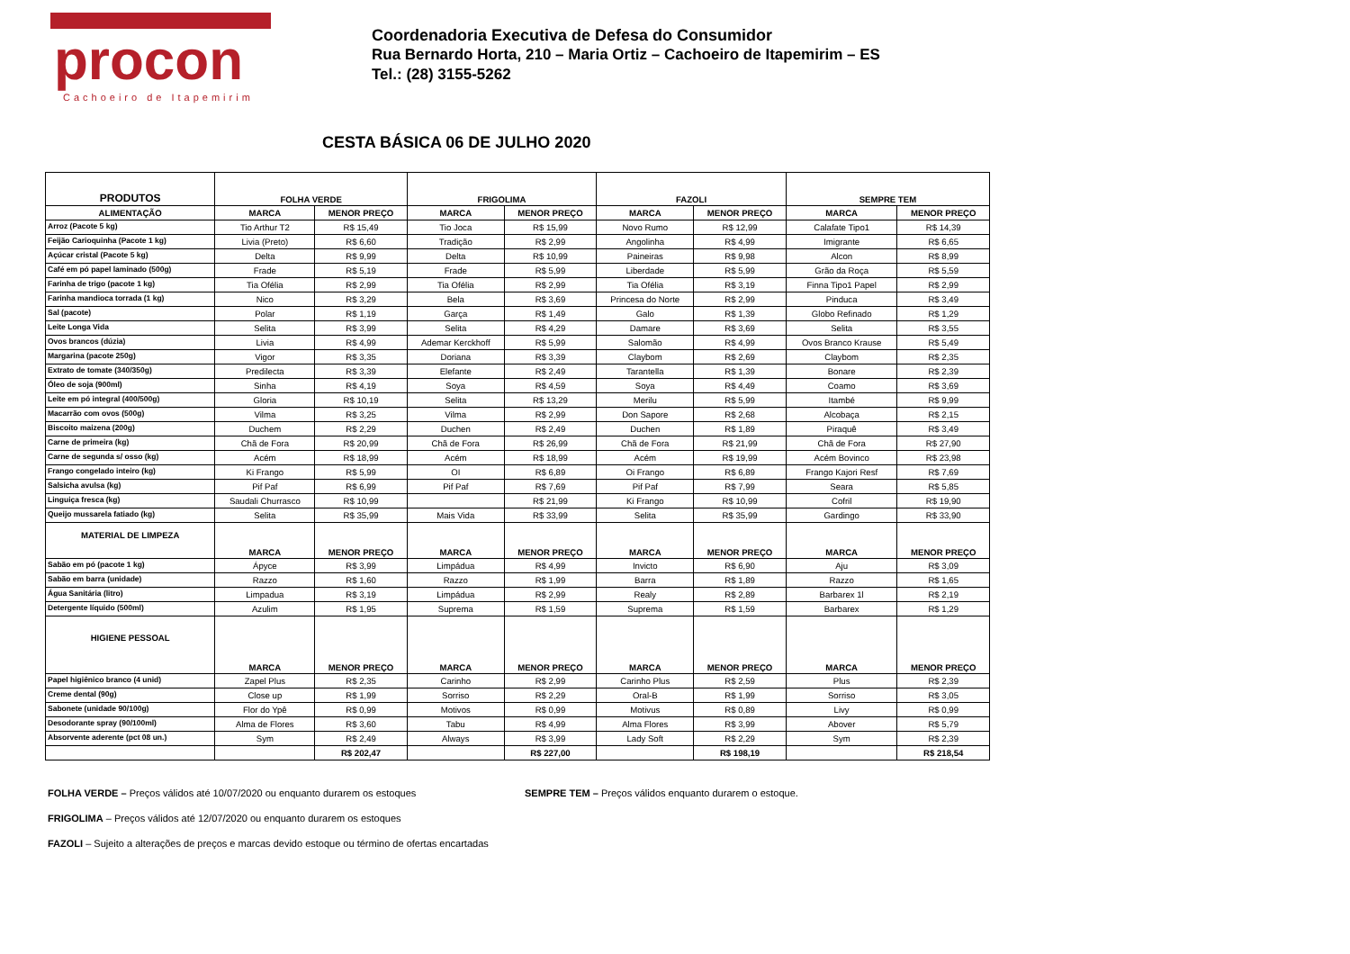procon
Cachoeiro de Itapemirim
Coordenadoria Executiva de Defesa do Consumidor
Rua Bernardo Horta, 210 – Maria Ortiz – Cachoeiro de Itapemirim – ES
Tel.: (28) 3155-5262
CESTA BÁSICA 06 DE JULHO 2020
| PRODUTOS | FOLHA VERDE | | FRIGOLIMA | | FAZOLI | | SEMPRE TEM | |
| --- | --- | --- | --- | --- | --- | --- | --- | --- |
| ALIMENTAÇÃO | MARCA | MENOR PREÇO | MARCA | MENOR PREÇO | MARCA | MENOR PREÇO | MARCA | MENOR PREÇO |
| Arroz (Pacote 5 kg) | Tio Arthur T2 | R$ 15,49 | Tio Joca | R$ 15,99 | Novo Rumo | R$ 12,99 | Calafate Tipo1 | R$ 14,39 |
| Feijão Carioquinha (Pacote 1 kg) | Livia (Preto) | R$ 6,60 | Tradição | R$ 2,99 | Angolinha | R$ 4,99 | Imigrante | R$ 6,65 |
| Açúcar cristal (Pacote 5 kg) | Delta | R$ 9,99 | Delta | R$ 10,99 | Paineiras | R$ 9,98 | Alcon | R$ 8,99 |
| Café em pó papel laminado (500g) | Frade | R$ 5,19 | Frade | R$ 5,99 | Liberdade | R$ 5,99 | Grão da Roça | R$ 5,59 |
| Farinha de trigo (pacote 1 kg) | Tia Ofélia | R$ 2,99 | Tia Ofélia | R$ 2,99 | Tia Ofélia | R$ 3,19 | Finna Tipo1 Papel | R$ 2,99 |
| Farinha mandioca torrada (1 kg) | Nico | R$ 3,29 | Bela | R$ 3,69 | Princesa do Norte | R$ 2,99 | Pinduca | R$ 3,49 |
| Sal (pacote) | Polar | R$ 1,19 | Garça | R$ 1,49 | Galo | R$ 1,39 | Globo Refinado | R$ 1,29 |
| Leite Longa Vida | Selita | R$ 3,99 | Selita | R$ 4,29 | Damare | R$ 3,69 | Selita | R$ 3,55 |
| Ovos brancos (dúzia) | Livia | R$ 4,99 | Ademar Kerckhoff | R$ 5,99 | Salomão | R$ 4,99 | Ovos Branco Krause | R$ 5,49 |
| Margarina (pacote 250g) | Vigor | R$ 3,35 | Doriana | R$ 3,39 | Claybom | R$ 2,69 | Claybom | R$ 2,35 |
| Extrato de tomate (340/350g) | Predilecta | R$ 3,39 | Elefante | R$ 2,49 | Tarantella | R$ 1,39 | Bonare | R$ 2,39 |
| Óleo de soja (900ml) | Sinha | R$ 4,19 | Soya | R$ 4,59 | Soya | R$ 4,49 | Coamo | R$ 3,69 |
| Leite em pó integral (400/500g) | Gloria | R$ 10,19 | Selita | R$ 13,29 | Merilu | R$ 5,99 | Itambé | R$ 9,99 |
| Macarrão com ovos (500g) | Vilma | R$ 3,25 | Vilma | R$ 2,99 | Don Sapore | R$ 2,68 | Alcobaça | R$ 2,15 |
| Biscoito maizena (200g) | Duchem | R$ 2,29 | Duchen | R$ 2,49 | Duchen | R$ 1,89 | Piraquê | R$ 3,49 |
| Carne de primeira (kg) | Chã de Fora | R$ 20,99 | Chã de Fora | R$ 26,99 | Chã de Fora | R$ 21,99 | Chã de Fora | R$ 27,90 |
| Carne de segunda s/ osso (kg) | Acém | R$ 18,99 | Acém | R$ 18,99 | Acém | R$ 19,99 | Acém Bovinco | R$ 23,98 |
| Frango congelado inteiro (kg) | Ki Frango | R$ 5,99 | OI | R$ 6,89 | Oi Frango | R$ 6,89 | Frango Kajori Resf | R$ 7,69 |
| Salsicha avulsa (kg) | Pif Paf | R$ 6,99 | Pif Paf | R$ 7,69 | Pif Paf | R$ 7,99 | Seara | R$ 5,85 |
| Linguiça fresca (kg) | Saudali Churrasco | R$ 10,99 | | R$ 21,99 | Ki Frango | R$ 10,99 | Cofril | R$ 19,90 |
| Queijo mussarela fatiado (kg) | Selita | R$ 35,99 | Mais Vida | R$ 33,99 | Selita | R$ 35,99 | Gardingo | R$ 33,90 |
| MATERIAL DE LIMPEZA | MARCA | MENOR PREÇO | MARCA | MENOR PREÇO | MARCA | MENOR PREÇO | MARCA | MENOR PREÇO |
| Sabão em pó (pacote 1 kg) | Ápyce | R$ 3,99 | Limpádua | R$ 4,99 | Invicto | R$ 6,90 | Aju | R$ 3,09 |
| Sabão em barra (unidade) | Razzo | R$ 1,60 | Razzo | R$ 1,99 | Barra | R$ 1,89 | Razzo | R$ 1,65 |
| Água Sanitária (litro) | Limpadua | R$ 3,19 | Limpádua | R$ 2,99 | Realy | R$ 2,89 | Barbarex 1l | R$ 2,19 |
| Detergente líquido (500ml) | Azulim | R$ 1,95 | Suprema | R$ 1,59 | Suprema | R$ 1,59 | Barbarex | R$ 1,29 |
| HIGIENE PESSOAL | MARCA | MENOR PREÇO | MARCA | MENOR PREÇO | MARCA | MENOR PREÇO | MARCA | MENOR PREÇO |
| Papel higiênico branco (4 unid) | Zapel Plus | R$ 2,35 | Carinho | R$ 2,99 | Carinho Plus | R$ 2,59 | Plus | R$ 2,39 |
| Creme dental (90g) | Close up | R$ 1,99 | Sorriso | R$ 2,29 | Oral-B | R$ 1,99 | Sorriso | R$ 3,05 |
| Sabonete (unidade 90/100g) | Flor do Ypê | R$ 0,99 | Motivos | R$ 0,99 | Motivus | R$ 0,89 | Livy | R$ 0,99 |
| Desodorante spray (90/100ml) | Alma de Flores | R$ 3,60 | Tabu | R$ 4,99 | Alma Flores | R$ 3,99 | Abover | R$ 5,79 |
| Absorvente aderente (pct 08 un.) | Sym | R$ 2,49 | Always | R$ 3,99 | Lady Soft | R$ 2,29 | Sym | R$ 2,39 |
| | | R$ 202,47 | | R$ 227,00 | | R$ 198,19 | | R$ 218,54 |
FOLHA VERDE – Preços válidos até 10/07/2020 ou enquanto durarem os estoques SEMPRE TEM – Preços válidos enquanto durarem o estoque.
FRIGOLIMA – Preços válidos até 12/07/2020 ou enquanto durarem os estoques
FAZOLI – Sujeito a alterações de preços e marcas devido estoque ou término de ofertas encartadas